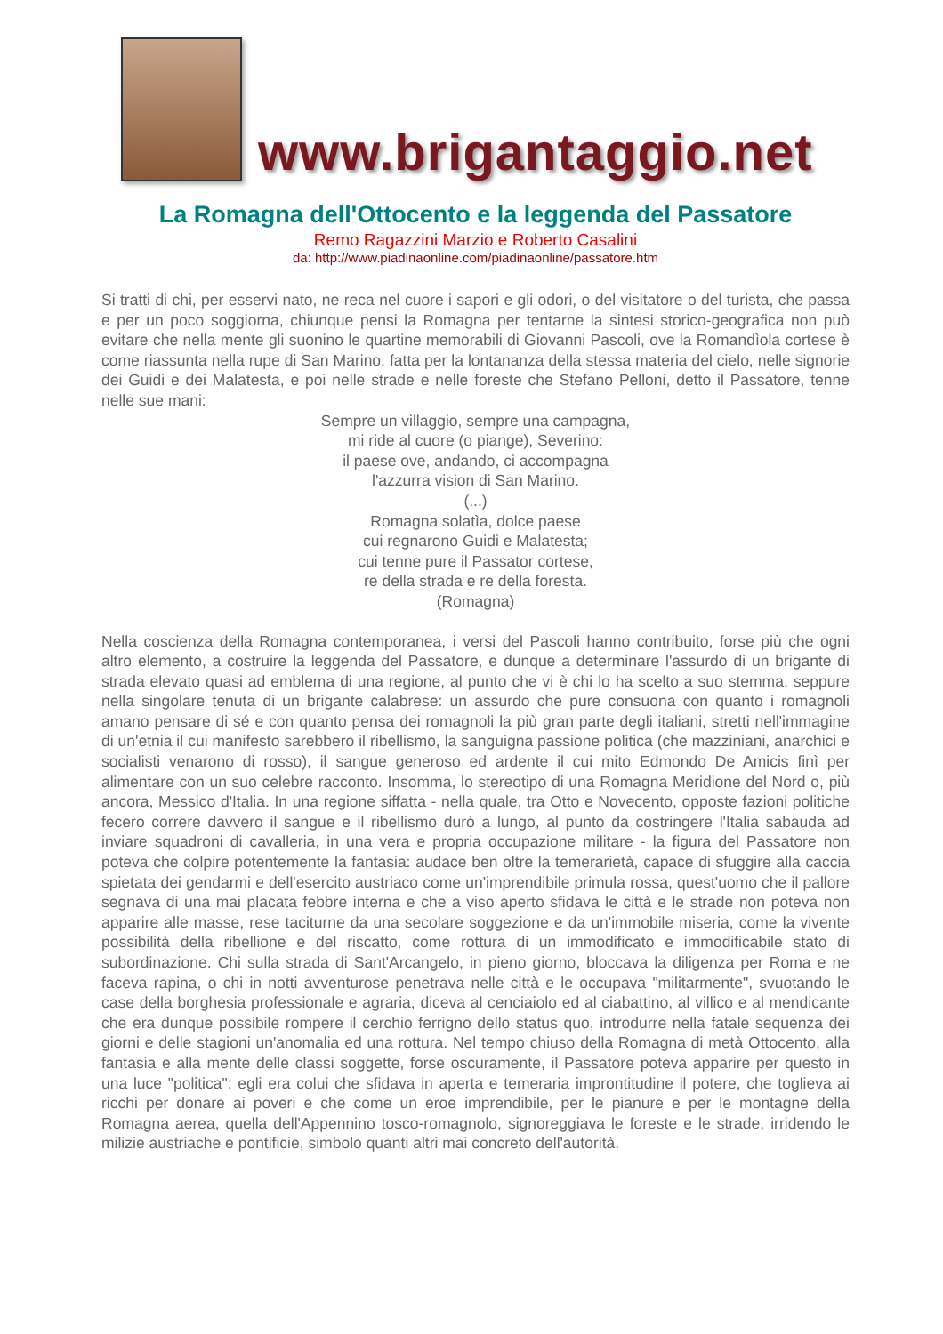www.brigantaggio.net
La Romagna dell'Ottocento e la leggenda del Passatore
Remo Ragazzini Marzio e Roberto Casalini
da: http://www.piadinaonline.com/piadinaonline/passatore.htm
Si tratti di chi, per esservi nato, ne reca nel cuore i sapori e gli odori, o del visitatore o del turista, che passa e per un poco soggiorna, chiunque pensi la Romagna per tentarne la sintesi storico-geografica non può evitare che nella mente gli suonino le quartine memorabili di Giovanni Pascoli, ove la Romandìola cortese è come riassunta nella rupe di San Marino, fatta per la lontananza della stessa materia del cielo, nelle signorie dei Guidi e dei Malatesta, e poi nelle strade e nelle foreste che Stefano Pelloni, detto il Passatore, tenne nelle sue mani:
Sempre un villaggio, sempre una campagna,
mi ride al cuore (o piange), Severino:
il paese ove, andando, ci accompagna
l'azzurra vision di San Marino.
(...)
Romagna solatìa, dolce paese
cui regnarono Guidi e Malatesta;
cui tenne pure il Passator cortese,
re della strada e re della foresta.
(Romagna)
Nella coscienza della Romagna contemporanea, i versi del Pascoli hanno contribuito, forse più che ogni altro elemento, a costruire la leggenda del Passatore, e dunque a determinare l'assurdo di un brigante di strada elevato quasi ad emblema di una regione, al punto che vi è chi lo ha scelto a suo stemma, seppure nella singolare tenuta di un brigante calabrese: un assurdo che pure consuona con quanto i romagnoli amano pensare di sé e con quanto pensa dei romagnoli la più gran parte degli italiani, stretti nell'immagine di un'etnia il cui manifesto sarebbero il ribellismo, la sanguigna passione politica (che mazziniani, anarchici e socialisti venarono di rosso), il sangue generoso ed ardente il cui mito Edmondo De Amicis finì per alimentare con un suo celebre racconto. Insomma, lo stereotipo di una Romagna Meridione del Nord o, più ancora, Messico d'Italia. In una regione siffatta - nella quale, tra Otto e Novecento, opposte fazioni politiche fecero correre davvero il sangue e il ribellismo durò a lungo, al punto da costringere l'Italia sabauda ad inviare squadroni di cavalleria, in una vera e propria occupazione militare - la figura del Passatore non poteva che colpire potentemente la fantasia: audace ben oltre la temerarietà, capace di sfuggire alla caccia spietata dei gendarmi e dell'esercito austriaco come un'imprendibile primula rossa, quest'uomo che il pallore segnava di una mai placata febbre interna e che a viso aperto sfidava le città e le strade non poteva non apparire alle masse, rese taciturne da una secolare soggezione e da un'immobile miseria, come la vivente possibilità della ribellione e del riscatto, come rottura di un immodificato e immodificabile stato di subordinazione. Chi sulla strada di Sant'Arcangelo, in pieno giorno, bloccava la diligenza per Roma e ne faceva rapina, o chi in notti avventurose penetrava nelle città e le occupava "militarmente", svuotando le case della borghesia professionale e agraria, diceva al cenciaiolo ed al ciabattino, al villico e al mendicante che era dunque possibile rompere il cerchio ferrigno dello status quo, introdurre nella fatale sequenza dei giorni e delle stagioni un'anomalia ed una rottura. Nel tempo chiuso della Romagna di metà Ottocento, alla fantasia e alla mente delle classi soggette, forse oscuramente, il Passatore poteva apparire per questo in una luce "politica": egli era colui che sfidava in aperta e temeraria improntitudine il potere, che toglieva ai ricchi per donare ai poveri e che come un eroe imprendibile, per le pianure e per le montagne della Romagna aerea, quella dell'Appennino tosco-romagnolo, signoreggiava le foreste e le strade, irridendo le milizie austriache e pontificie, simbolo quanti altri mai concreto dell'autorità.